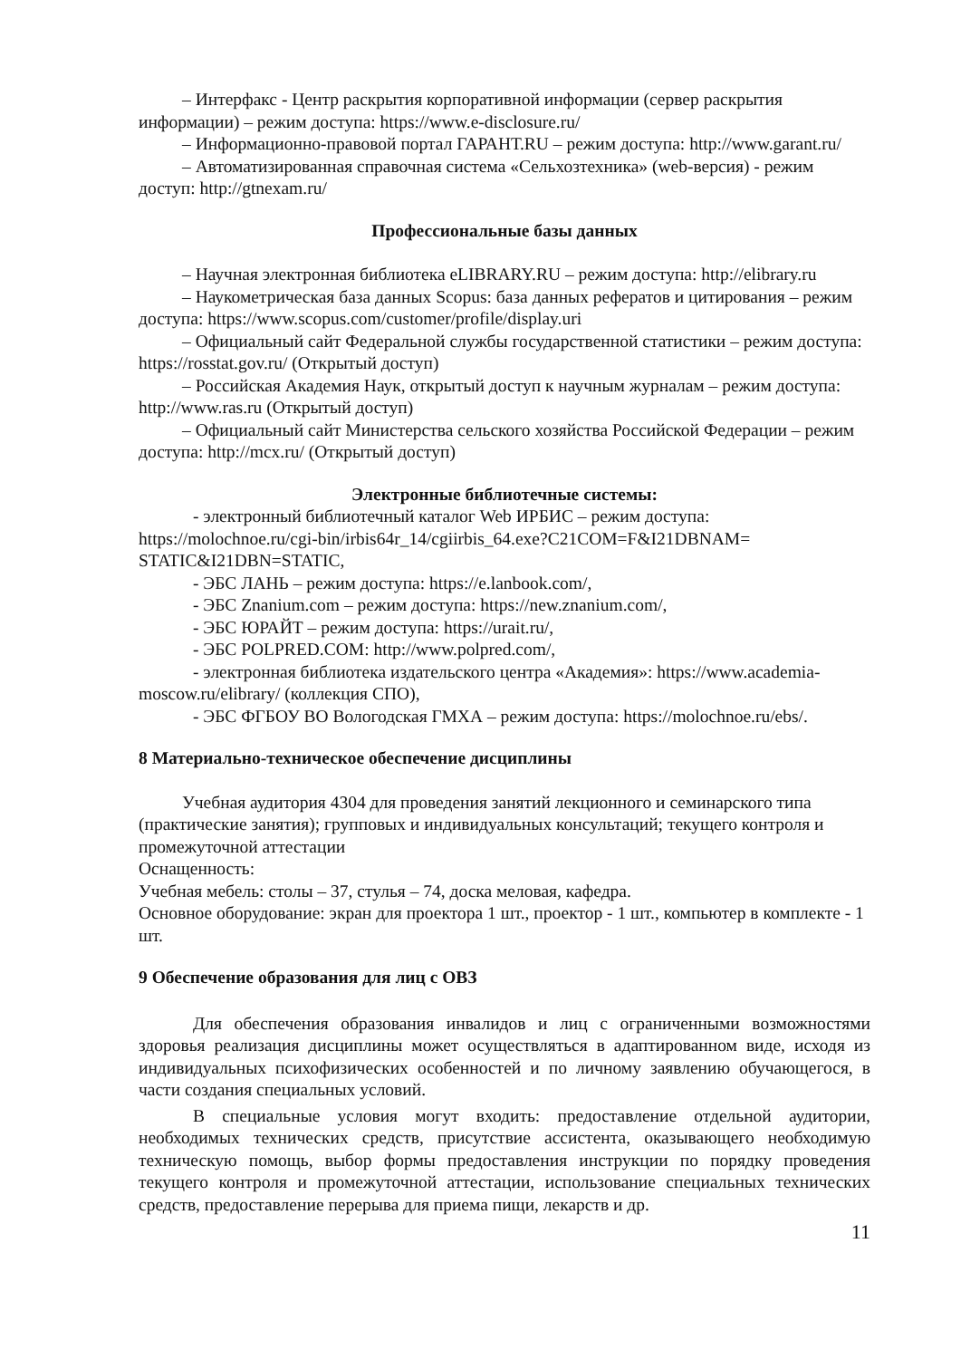– Интерфакс - Центр раскрытия корпоративной информации (сервер раскрытия информации) – режим доступа: https://www.e-disclosure.ru/
– Информационно-правовой портал ГАРАНТ.RU – режим доступа: http://www.garant.ru/
– Автоматизированная справочная система «Сельхозтехника» (web-версия) - режим доступ: http://gtnexam.ru/
Профессиональные базы данных
– Научная электронная библиотека eLIBRARY.RU – режим доступа: http://elibrary.ru
– Наукометрическая база данных Scopus: база данных рефератов и цитирования – режим доступа: https://www.scopus.com/customer/profile/display.uri
– Официальный сайт Федеральной службы государственной статистики – режим доступа: https://rosstat.gov.ru/ (Открытый доступ)
– Российская Академия Наук, открытый доступ к научным журналам – режим доступа: http://www.ras.ru (Открытый доступ)
– Официальный сайт Министерства сельского хозяйства Российской Федерации – режим доступа: http://mcx.ru/ (Открытый доступ)
Электронные библиотечные системы:
- электронный библиотечный каталог Web ИРБИС – режим доступа: https://molochnoe.ru/cgi-bin/irbis64r_14/cgiirbis_64.exe?C21COM=F&I21DBNAM= STATIC&I21DBN=STATIC,
- ЭБС ЛАНЬ – режим доступа: https://e.lanbook.com/,
- ЭБС Znanium.com – режим доступа: https://new.znanium.com/,
- ЭБС ЮРАЙТ – режим доступа: https://urait.ru/,
- ЭБС POLPRED.COM: http://www.polpred.com/,
- электронная библиотека издательского центра «Академия»: https://www.academia-moscow.ru/elibrary/ (коллекция СПО),
- ЭБС ФГБОУ ВО Вологодская ГМХА – режим доступа: https://molochnoe.ru/ebs/.
8 Материально-техническое обеспечение дисциплины
Учебная аудитория 4304 для проведения занятий лекционного и семинарского типа (практические занятия); групповых и индивидуальных консультаций; текущего контроля и промежуточной аттестации
Оснащенность:
Учебная мебель: столы – 37, стулья – 74, доска меловая, кафедра.
Основное оборудование: экран для проектора 1 шт., проектор - 1 шт., компьютер в комплекте - 1 шт.
9 Обеспечение образования для лиц с ОВЗ
Для обеспечения образования инвалидов и лиц с ограниченными возможностями здоровья реализация дисциплины может осуществляться в адаптированном виде, исходя из индивидуальных психофизических особенностей и по личному заявлению обучающегося, в части создания специальных условий.
В специальные условия могут входить: предоставление отдельной аудитории, необходимых технических средств, присутствие ассистента, оказывающего необходимую техническую помощь, выбор формы предоставления инструкции по порядку проведения текущего контроля и промежуточной аттестации, использование специальных технических средств, предоставление перерыва для приема пищи, лекарств и др.
11